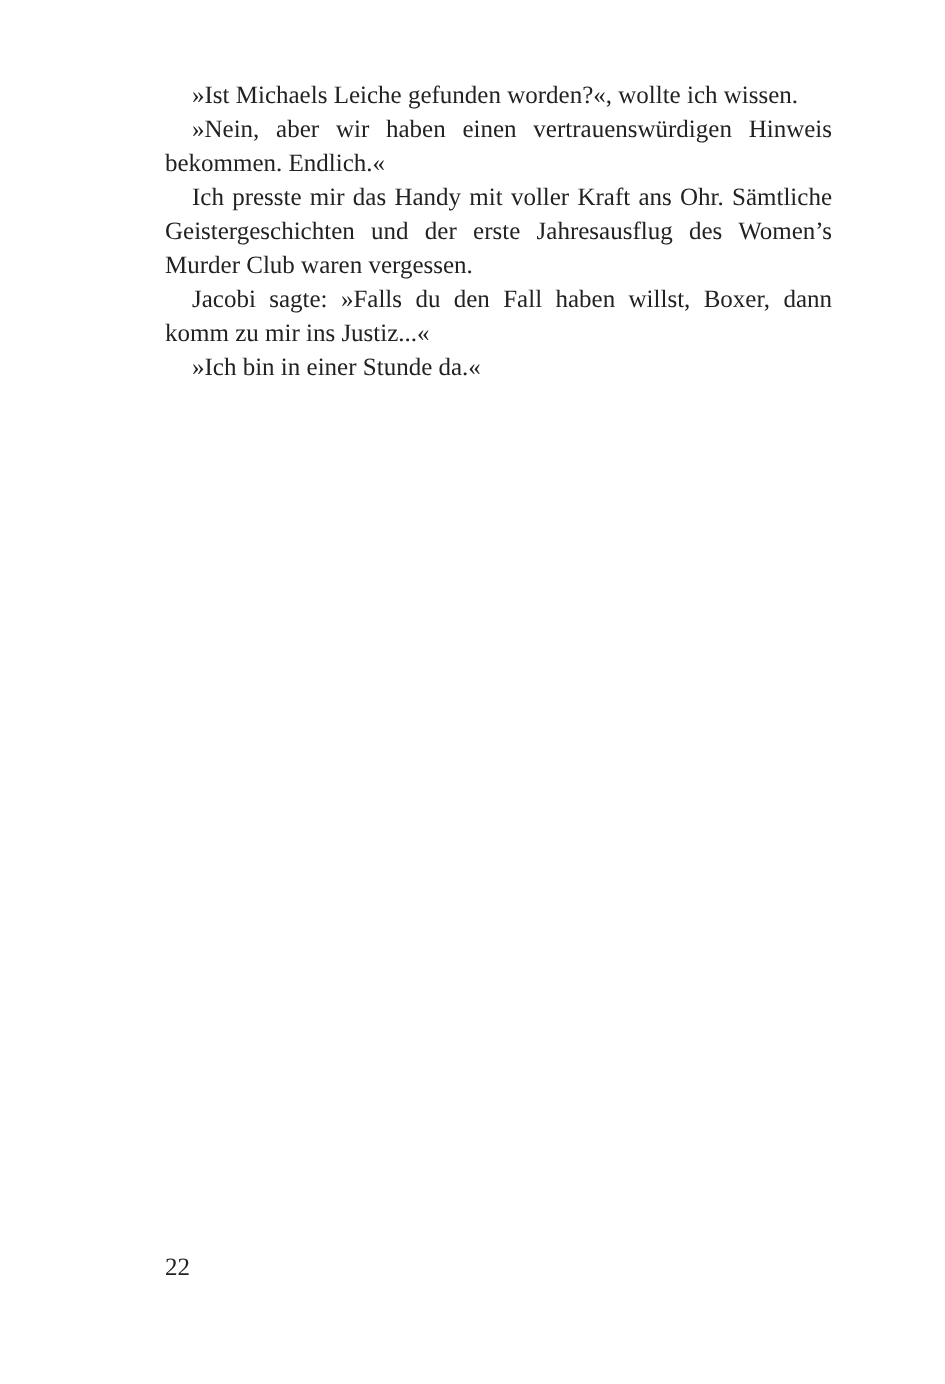»Ist Michaels Leiche gefunden worden?«, wollte ich wissen.
»Nein, aber wir haben einen vertrauenswürdigen Hinweis bekommen. Endlich.«
Ich presste mir das Handy mit voller Kraft ans Ohr. Sämtliche Geistergeschichten und der erste Jahresausflug des Women’s Murder Club waren vergessen.
Jacobi sagte: »Falls du den Fall haben willst, Boxer, dann komm zu mir ins Justiz...«
»Ich bin in einer Stunde da.«
22